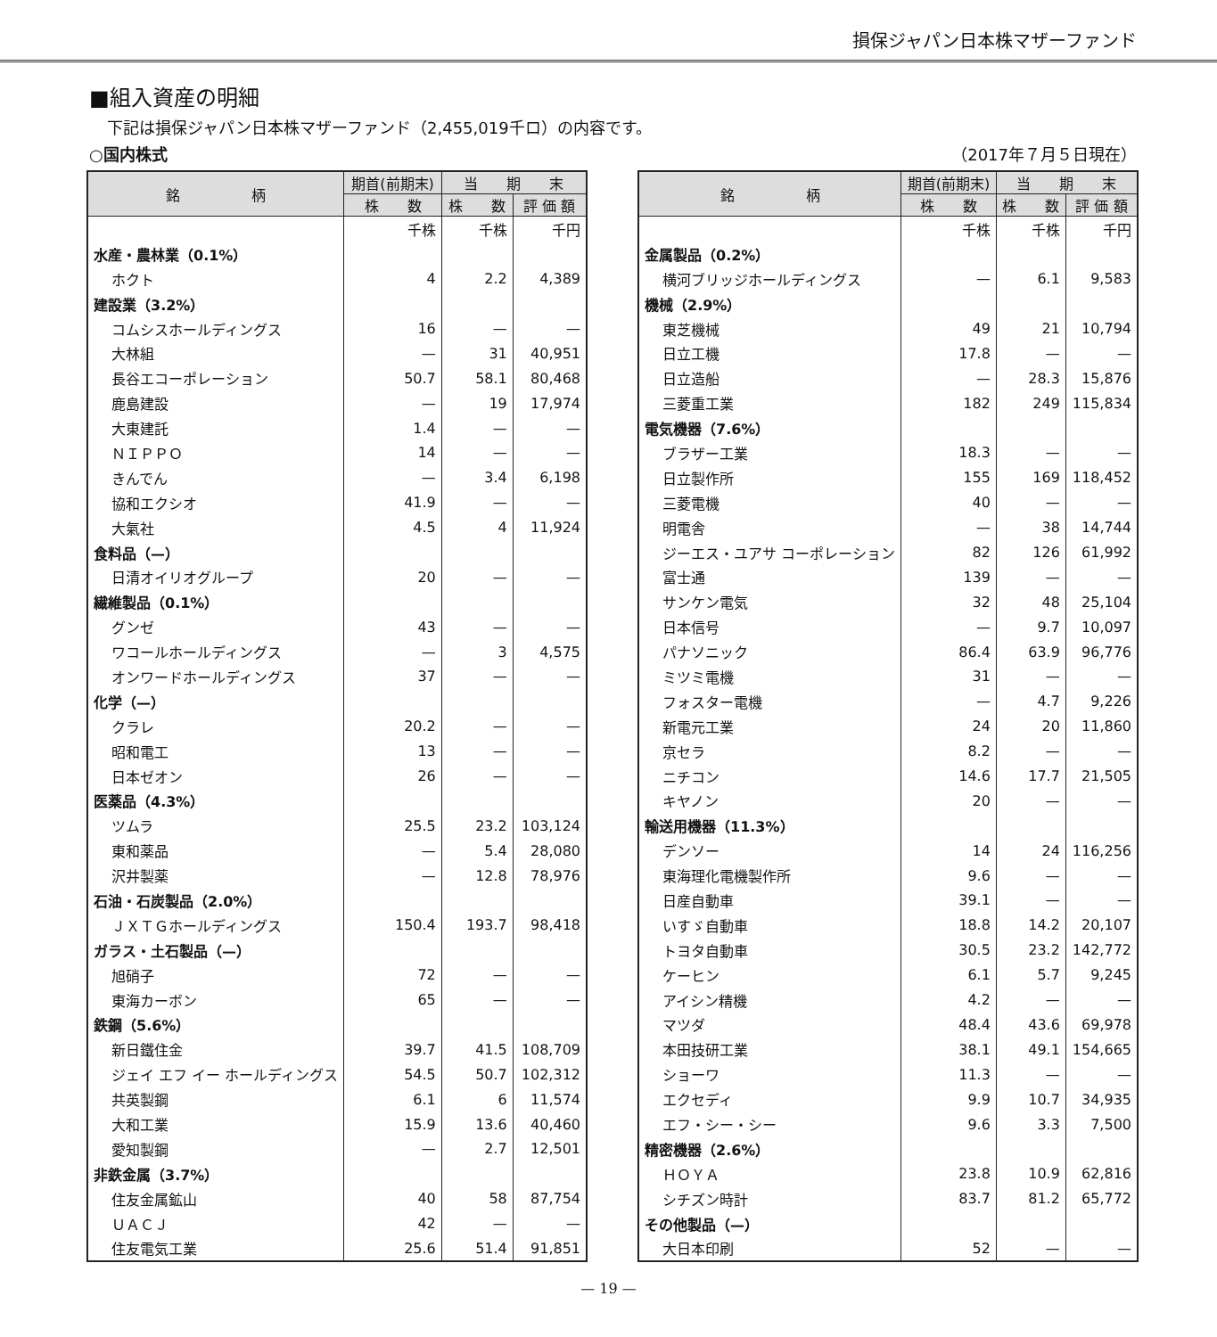損保ジャパン日本株マザーファンド
■組入資産の明細
下記は損保ジャパン日本株マザーファンド（2,455,019千ロ）の内容です。
○国内株式 （2017年７月５日現在）
| 銘 柄 | 期首(前期末) | 当 期 末 | |
| --- | --- | --- | --- |
| | 株 数 | 株 数 | 評 価 額 |
| | 千株 | 千株 | 千円 |
| 水産・農林業（0.1%） | | | |
| ホクト | 4 | 2.2 | 4,389 |
| 建設業（3.2%） | | | |
| コムシスホールディングス | 16 | — | — |
| 大林組 | — | 31 | 40,951 |
| 長谷エコーポレーション | 50.7 | 58.1 | 80,468 |
| 鹿島建設 | — | 19 | 17,974 |
| 大東建託 | 1.4 | — | — |
| ＮＩＰＰＯ | 14 | — | — |
| きんでん | — | 3.4 | 6,198 |
| 協和エクシオ | 41.9 | — | — |
| 大氣社 | 4.5 | 4 | 11,924 |
| 食料品（—） | | | |
| 日清オイリオグループ | 20 | — | — |
| 繊維製品（0.1%） | | | |
| グンゼ | 43 | — | — |
| ワコールホールディングス | — | 3 | 4,575 |
| オンワードホールディングス | 37 | — | — |
| 化学（—） | | | |
| クラレ | 20.2 | — | — |
| 昭和電工 | 13 | — | — |
| 日本ゼオン | 26 | — | — |
| 医薬品（4.3%） | | | |
| ツムラ | 25.5 | 23.2 | 103,124 |
| 東和薬品 | — | 5.4 | 28,080 |
| 沢井製薬 | — | 12.8 | 78,976 |
| 石油・石炭製品（2.0%） | | | |
| ＪＸＴＧホールディングス | 150.4 | 193.7 | 98,418 |
| ガラス・土石製品（—） | | | |
| 旭硝子 | 72 | — | — |
| 東海カーボン | 65 | — | — |
| 鉄鋼（5.6%） | | | |
| 新日鐵住金 | 39.7 | 41.5 | 108,709 |
| ジェイ エフ イー ホールディングス | 54.5 | 50.7 | 102,312 |
| 共英製鋼 | 6.1 | 6 | 11,574 |
| 大和工業 | 15.9 | 13.6 | 40,460 |
| 愛知製鋼 | — | 2.7 | 12,501 |
| 非鉄金属（3.7%） | | | |
| 住友金属鉱山 | 40 | 58 | 87,754 |
| ＵＡＣＪ | 42 | — | — |
| 住友電気工業 | 25.6 | 51.4 | 91,851 |
| 銘 柄 | 期首(前期末) | 当 期 末 | |
| --- | --- | --- | --- |
| | 株 数 | 株 数 | 評 価 額 |
| | 千株 | 千株 | 千円 |
| 金属製品（0.2%） | | | |
| 横河ブリッジホールディングス | — | 6.1 | 9,583 |
| 機械（2.9%） | | | |
| 東芝機械 | 49 | 21 | 10,794 |
| 日立工機 | 17.8 | — | — |
| 日立造船 | — | 28.3 | 15,876 |
| 三菱重工業 | 182 | 249 | 115,834 |
| 電気機器（7.6%） | | | |
| ブラザー工業 | 18.3 | — | — |
| 日立製作所 | 155 | 169 | 118,452 |
| 三菱電機 | 40 | — | — |
| 明電舎 | — | 38 | 14,744 |
| ジーエス・ユアサ コーポレーション | 82 | 126 | 61,992 |
| 富士通 | 139 | — | — |
| サンケン電気 | 32 | 48 | 25,104 |
| 日本信号 | — | 9.7 | 10,097 |
| パナソニック | 86.4 | 63.9 | 96,776 |
| ミツミ電機 | 31 | — | — |
| フォスター電機 | — | 4.7 | 9,226 |
| 新電元工業 | 24 | 20 | 11,860 |
| 京セラ | 8.2 | — | — |
| ニチコン | 14.6 | 17.7 | 21,505 |
| キヤノン | 20 | — | — |
| 輸送用機器（11.3%） | | | |
| デンソー | 14 | 24 | 116,256 |
| 東海理化電機製作所 | 9.6 | — | — |
| 日産自動車 | 39.1 | — | — |
| いすゞ自動車 | 18.8 | 14.2 | 20,107 |
| トヨタ自動車 | 30.5 | 23.2 | 142,772 |
| ケーヒン | 6.1 | 5.7 | 9,245 |
| アイシン精機 | 4.2 | — | — |
| マツダ | 48.4 | 43.6 | 69,978 |
| 本田技研工業 | 38.1 | 49.1 | 154,665 |
| ショーワ | 11.3 | — | — |
| エクセディ | 9.9 | 10.7 | 34,935 |
| エフ・シー・シー | 9.6 | 3.3 | 7,500 |
| 精密機器（2.6%） | | | |
| ＨＯＹＡ | 23.8 | 10.9 | 62,816 |
| シチズン時計 | 83.7 | 81.2 | 65,772 |
| その他製品（—） | | | |
| 大日本印刷 | 52 | — | — |
— 19 —